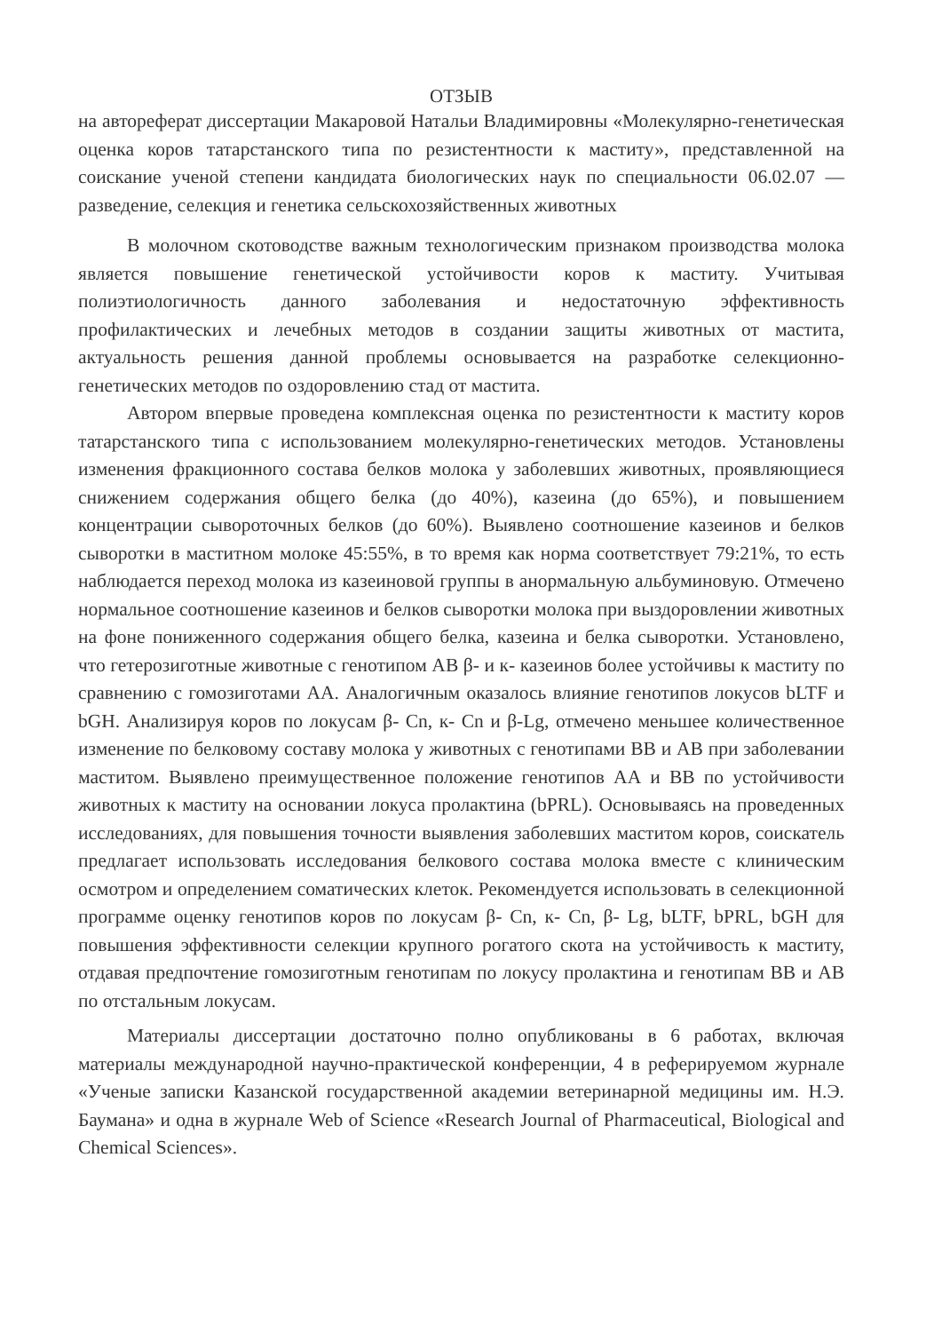ОТЗЫВ
на автореферат диссертации Макаровой Натальи Владимировны «Молекулярно-генетическая оценка коров татарстанского типа по резистентности к маститу», представленной на соискание ученой степени кандидата биологических наук по специальности 06.02.07 — разведение, селекция и генетика сельскохозяйственных животных
В молочном скотоводстве важным технологическим признаком производства молока является повышение генетической устойчивости коров к маститу. Учитывая полиэтиологичность данного заболевания и недостаточную эффективность профилактических и лечебных методов в создании защиты животных от мастита, актуальность решения данной проблемы основывается на разработке селекционно-генетических методов по оздоровлению стад от мастита.
Автором впервые проведена комплексная оценка по резистентности к маститу коров татарстанского типа с использованием молекулярно-генетических методов. Установлены изменения фракционного состава белков молока у заболевших животных, проявляющиеся снижением содержания общего белка (до 40%), казеина (до 65%), и повышением концентрации сывороточных белков (до 60%). Выявлено соотношение казеинов и белков сыворотки в маститном молоке 45:55%, в то время как норма соответствует 79:21%, то есть наблюдается переход молока из казеиновой группы в анормальную альбуминовую. Отмечено нормальное соотношение казеинов и белков сыворотки молока при выздоровлении животных на фоне пониженного содержания общего белка, казеина и белка сыворотки. Установлено, что гетерозиготные животные с генотипом АВ β- и к- казеинов более устойчивы к маститу по сравнению с гомозиготами АА. Аналогичным оказалось влияние генотипов локусов bLTF и bGH. Анализируя коров по локусам β- Cn, к- Cn и β-Lg, отмечено меньшее количественное изменение по белковому составу молока у животных с генотипами ВВ и АВ при заболевании маститом. Выявлено преимущественное положение генотипов АА и ВВ по устойчивости животных к маститу на основании локуса пролактина (bPRL). Основываясь на проведенных исследованиях, для повышения точности выявления заболевших маститом коров, соискатель предлагает использовать исследования белкового состава молока вместе с клиническим осмотром и определением соматических клеток. Рекомендуется использовать в селекционной программе оценку генотипов коров по локусам β- Cn, к- Cn, β- Lg, bLTF, bPRL, bGH для повышения эффективности селекции крупного рогатого скота на устойчивость к маститу, отдавая предпочтение гомозиготным генотипам по локусу пролактина и генотипам ВВ и АВ по отстальным локусам.
Материалы диссертации достаточно полно опубликованы в 6 работах, включая материалы международной научно-практической конференции, 4 в реферируемом журнале «Ученые записки Казанской государственной академии ветеринарной медицины им. Н.Э. Баумана» и одна в журнале Web of Science «Research Journal of Pharmaceutical, Biological and Chemical Sciences».